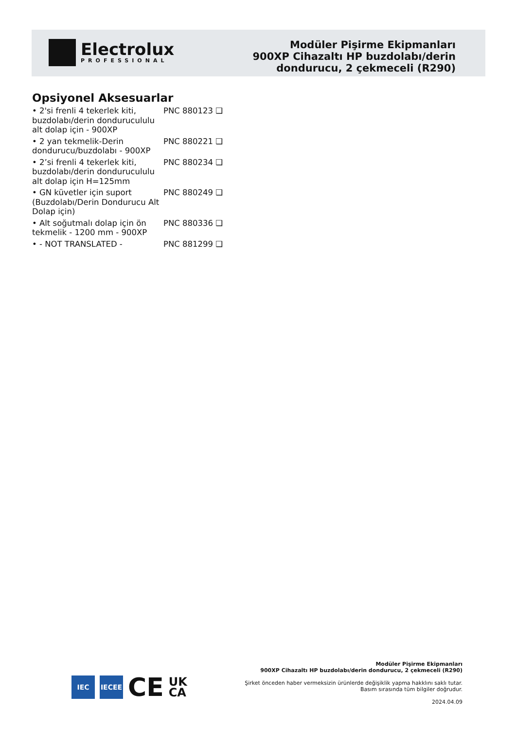Electrolux
PROFESSIONAL
Modüler Pişirme Ekipmanları
900XP Cihazaltı HP buzdolabı/derin
dondurucu, 2 çekmeceli (R290)
Opsiyonel Aksesuarlar
• 2'si frenli 4 tekerlek kiti, buzdolabı/derin dondurucululu alt dolap için - 900XP
PNC 880123 ❑
• 2 yan tekmelik-Derin dondurucu/buzdolabı - 900XP
PNC 880221 ❑
• 2’si frenli 4 tekerlek kiti, buzdolabı/derin dondurucululu alt dolap için H=125mm
PNC 880234 ❑
• GN küvetler için suport (Buzdolabı/Derin Dondurucu Alt Dolap için)
PNC 880249 ❑
• Alt soğutmalı dolap için ön tekmelik - 1200 mm - 900XP
PNC 880336 ❑
• - NOT TRANSLATED - PNC 881299 ❑
IEC IECEE
CE
UK
CA
Modüler Pişirme Ekipmanları
900XP Cihazaltı HP buzdolabı/derin dondurucu, 2 çekmeceli (R290)
Şirket önceden haber vermeksizin ürünlerde değişiklik yapma hakklını saklı tutar.
Basım sırasında tüm bilgiler doğrudur.
2024.04.09